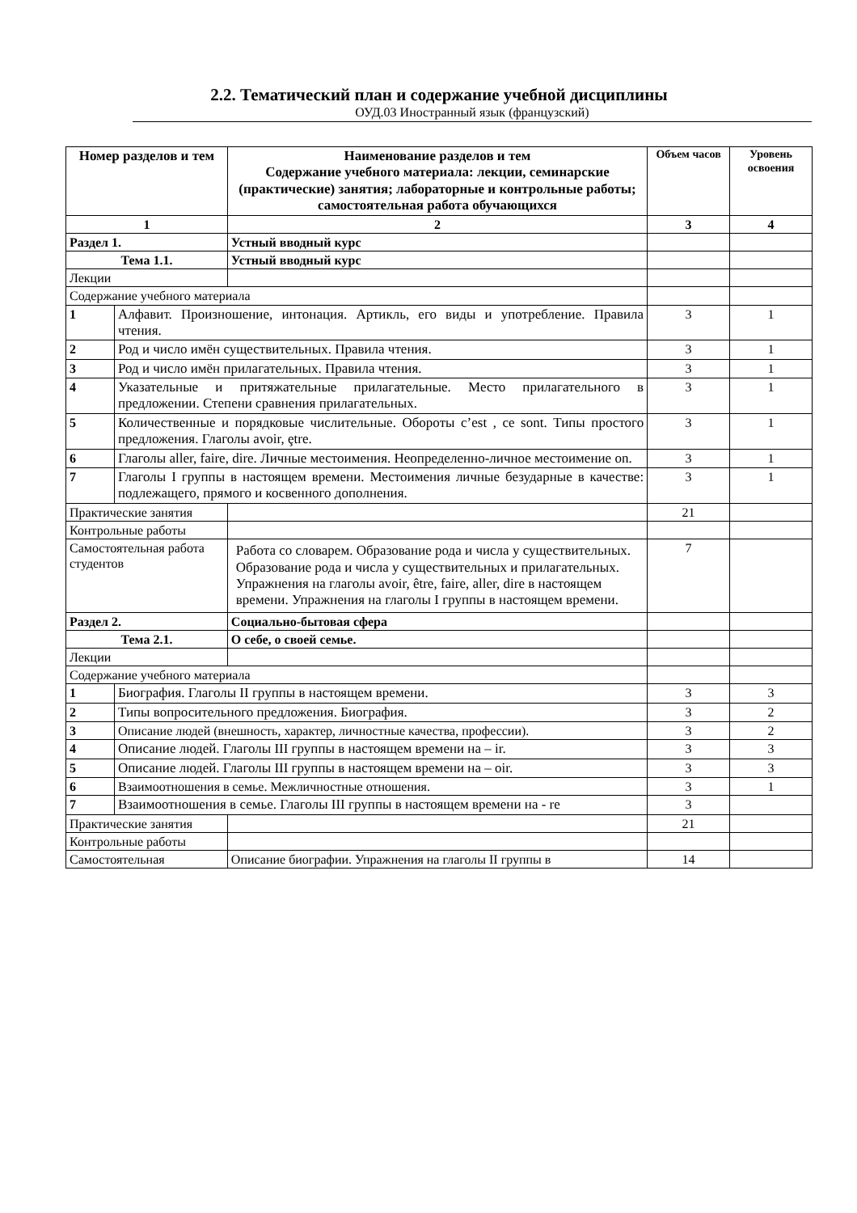2.2. Тематический план и содержание учебной дисциплины
ОУД.03 Иностранный язык (французский)
| Номер разделов и тем | | Наименование разделов и тем Содержание учебного материала: лекции, семинарские (практические) занятия; лабораторные и контрольные работы; самостоятельная работа обучающихся | Объем часов | Уровень освоения |
| --- | --- | --- | --- | --- |
| 1 | | 2 | 3 | 4 |
| Раздел 1. | | Устный вводный курс | | |
| Тема 1.1. | | Устный вводный курс | | |
| Лекции | | | | |
| Содержание учебного материала | | | | |
| 1 | Алфавит. Произношение, интонация. Артикль, его виды и употребление. Правила чтения. | | 3 | 1 |
| 2 | Род и число имён существительных. Правила чтения. | | 3 | 1 |
| 3 | Род и число имён прилагательных. Правила чтения. | | 3 | 1 |
| 4 | Указательные и притяжательные прилагательные. Место прилагательного в предложении. Степени сравнения прилагательных. | | 3 | 1 |
| 5 | Количественные и порядковые числительные. Обороты c’est , ce sont. Типы простого предложения. Глаголы avoir, ȩtre. | | 3 | 1 |
| 6 | Глаголы aller, faire, dire. Личные местоимения. Неопределенно-личное местоимение on. | | 3 | 1 |
| 7 | Глаголы I группы в настоящем времени. Местоимения личные безударные в качестве: подлежащего, прямого и косвенного дополнения. | | 3 | 1 |
| Практические занятия | | | 21 | |
| Контрольные работы | | | | |
| Самостоятельная работа студентов | | Работа со словарем. Образование рода и числа у существительных. Образование рода и числа у существительных и прилагательных. Упражнения на глаголы avoir, être, faire, aller, dire в настоящем времени. Упражнения на глаголы I группы в настоящем времени. | 7 | |
| Раздел 2. | | Социально-бытовая сфера | | |
| Тема 2.1. | | О себе, о своей семье. | | |
| Лекции | | | | |
| Содержание учебного материала | | | | |
| 1 | Биография. Глаголы II группы в настоящем времени. | | 3 | 3 |
| 2 | Типы вопросительного предложения. Биография. | | 3 | 2 |
| 3 | Описание людей (внешность, характер, личностные качества, профессии). | | 3 | 2 |
| 4 | Описание людей. Глаголы III группы в настоящем времени на – ir. | | 3 | 3 |
| 5 | Описание людей. Глаголы III группы в настоящем времени на – oir. | | 3 | 3 |
| 6 | Взаимоотношения в семье. Межличностные отношения. | | 3 | 1 |
| 7 | Взаимоотношения в семье. Глаголы III группы в настоящем времени на - re | | 3 | |
| Практические занятия | | | 21 | |
| Контрольные работы | | | | |
| Самостоятельная | | Описание биографии. Упражнения на глаголы II группы в | 14 | |